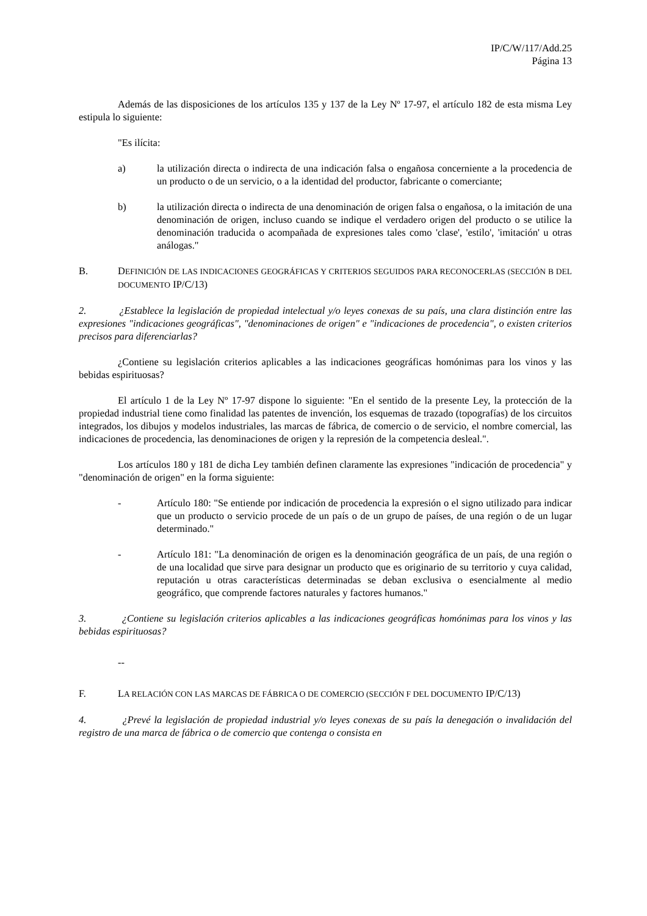IP/C/W/117/Add.25
Página 13
Además de las disposiciones de los artículos 135 y 137 de la Ley Nº 17-97, el artículo 182 de esta misma Ley estipula lo siguiente:
"Es ilícita:
a) la utilización directa o indirecta de una indicación falsa o engañosa concerniente a la procedencia de un producto o de un servicio, o a la identidad del productor, fabricante o comerciante;
b) la utilización directa o indirecta de una denominación de origen falsa o engañosa, o la imitación de una denominación de origen, incluso cuando se indique el verdadero origen del producto o se utilice la denominación traducida o acompañada de expresiones tales como 'clase', 'estilo', 'imitación' u otras análogas."
B. DEFINICIÓN DE LAS INDICACIONES GEOGRÁFICAS Y CRITERIOS SEGUIDOS PARA RECONOCERLAS (SECCIÓN B DEL DOCUMENTO IP/C/13)
2. ¿Establece la legislación de propiedad intelectual y/o leyes conexas de su país, una clara distinción entre las expresiones "indicaciones geográficas", "denominaciones de origen" e "indicaciones de procedencia", o existen criterios precisos para diferenciarlas?
¿Contiene su legislación criterios aplicables a las indicaciones geográficas homónimas para los vinos y las bebidas espirituosas?
El artículo 1 de la Ley Nº 17-97 dispone lo siguiente: "En el sentido de la presente Ley, la protección de la propiedad industrial tiene como finalidad las patentes de invención, los esquemas de trazado (topografías) de los circuitos integrados, los dibujos y modelos industriales, las marcas de fábrica, de comercio o de servicio, el nombre comercial, las indicaciones de procedencia, las denominaciones de origen y la represión de la competencia desleal.".
Los artículos 180 y 181 de dicha Ley también definen claramente las expresiones "indicación de procedencia" y "denominación de origen" en la forma siguiente:
- Artículo 180: "Se entiende por indicación de procedencia la expresión o el signo utilizado para indicar que un producto o servicio procede de un país o de un grupo de países, de una región o de un lugar determinado."
- Artículo 181: "La denominación de origen es la denominación geográfica de un país, de una región o de una localidad que sirve para designar un producto que es originario de su territorio y cuya calidad, reputación u otras características determinadas se deban exclusiva o esencialmente al medio geográfico, que comprende factores naturales y factores humanos."
3. ¿Contiene su legislación criterios aplicables a las indicaciones geográficas homónimas para los vinos y las bebidas espirituosas?
--
F. LA RELACIÓN CON LAS MARCAS DE FÁBRICA O DE COMERCIO (SECCIÓN F DEL DOCUMENTO IP/C/13)
4. ¿Prevé la legislación de propiedad industrial y/o leyes conexas de su país la denegación o invalidación del registro de una marca de fábrica o de comercio que contenga o consista en